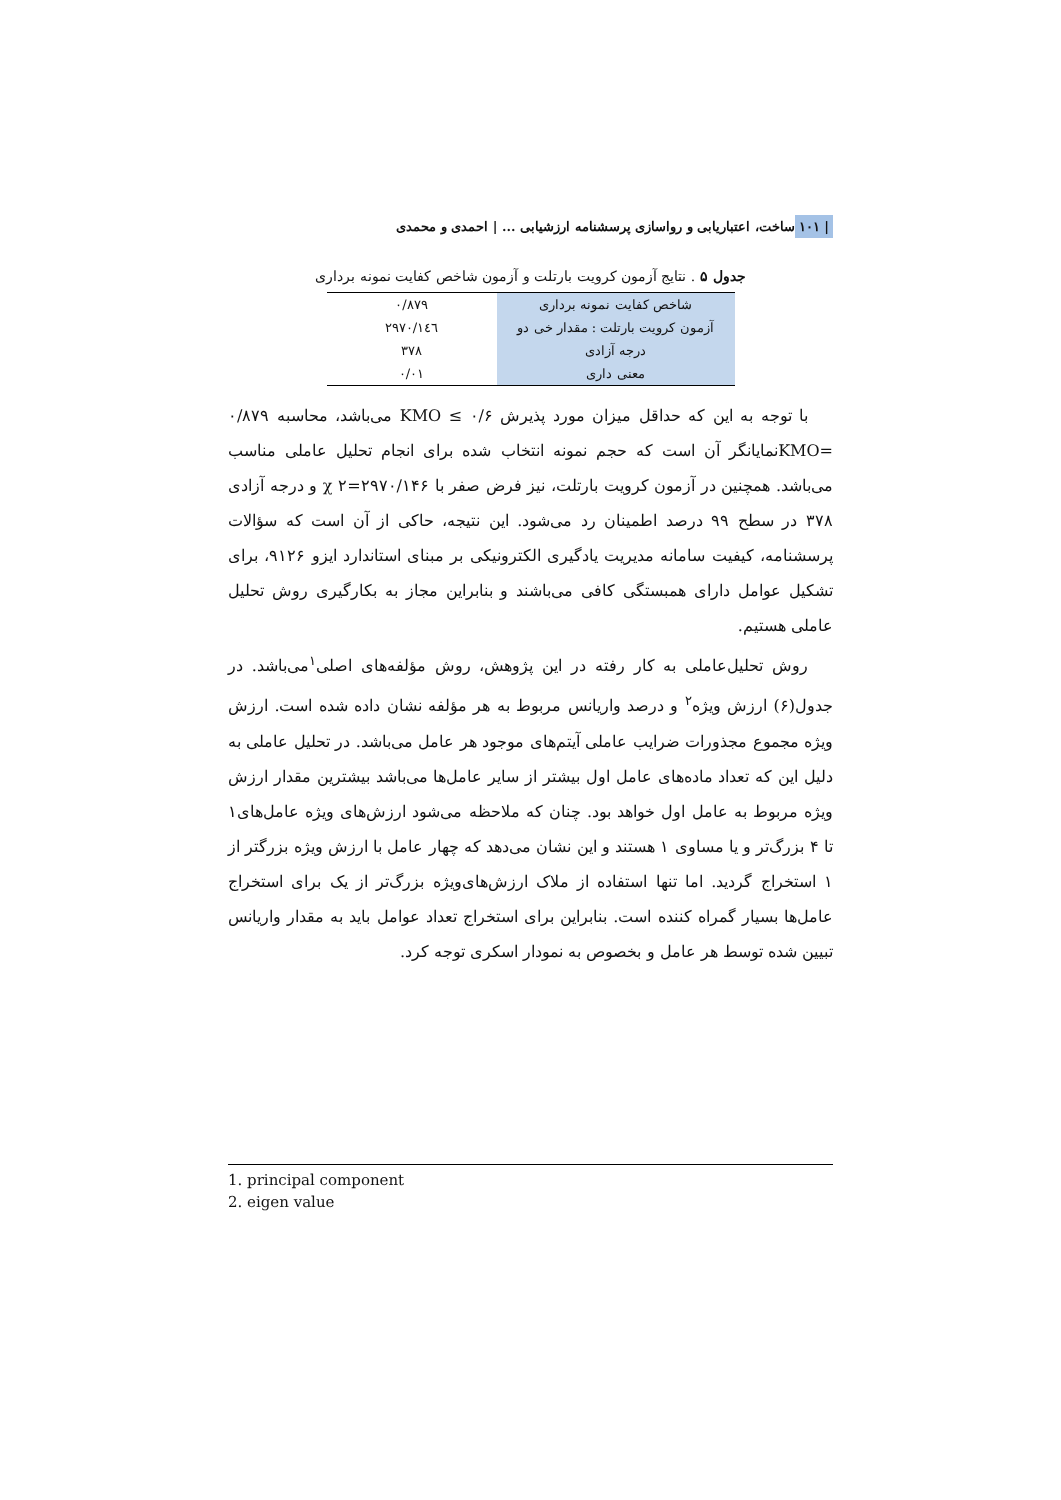ساخت، اعتباریابی و رواسازی پرسشنامه ارزشیابی ... | احمدی و محمدی | ۱۰۱
جدول ۵ . نتایج آزمون کرویت بارتلت و آزمون شاخص کفایت نمونه برداری
| شاخص کفایت نمونه برداری | ۰/۸۷۹ |
| آزمون کرویت بارتلت : مقدار خی دو | ۲۹۷۰/۱٤٦ |
| درجه آزادی | ۳۷۸ |
| معنی داری | ۰/۰۱ |
با توجه به این که حداقل میزان مورد پذیرش ۰/۶ ≥ KMO می‌باشد، محاسبه ۰/۸۷۹ =KMOنمایانگر آن است که حجم نمونه انتخاب شده برای انجام تحلیل عاملی مناسب می‌باشد. همچنین در آزمون کرویت بارتلت، نیز فرض صفر با ۲۹۷۰/۱۴۶=۲ χ و درجه آزادی ۳۷۸ در سطح ۹۹ درصد اطمینان رد می‌شود. این نتیجه، حاکی از آن است که سؤالات پرسشنامه، کیفیت سامانه مدیریت یادگیری الکترونیکی بر مبنای استاندارد ایزو ۹۱۲۶، برای تشکیل عوامل دارای همبستگی کافی می‌باشند و بنابراین مجاز به بکارگیری روش تحلیل عاملی هستیم.
روش تحلیل‌عاملی به کار رفته در این پژوهش، روش مؤلفه‌های اصلی<sup>۱</sup>می‌باشد. در جدول(۶) ارزش ویژه<sup>۲</sup> و درصد واریانس مربوط به هر مؤلفه نشان داده شده است. ارزش ویژه مجموع مجذورات ضرایب عاملی آیتم‌های موجود هر عامل می‌باشد. در تحلیل عاملی به دلیل این که تعداد ماده‌های عامل اول بیشتر از سایر عامل‌ها می‌باشد بیشترین مقدار ارزش ویژه مربوط به عامل اول خواهد بود. چنان که ملاحظه می‌شود ارزش‌های ویژه عامل‌های۱ تا ۴ بزرگ‌تر و یا مساوی ۱ هستند و این نشان می‌دهد که چهار عامل با ارزش ویژه بزرگتر از ۱ استخراج گردید. اما تنها استفاده از ملاک ارزش‌های‌ویژه بزرگ‌تر از یک برای استخراج عامل‌ها بسیار گمراه کننده است. بنابراین برای استخراج تعداد عوامل باید به مقدار واریانس تبیین شده توسط هر عامل و بخصوص به نمودار اسکری توجه کرد.
1. principal component
2. eigen value